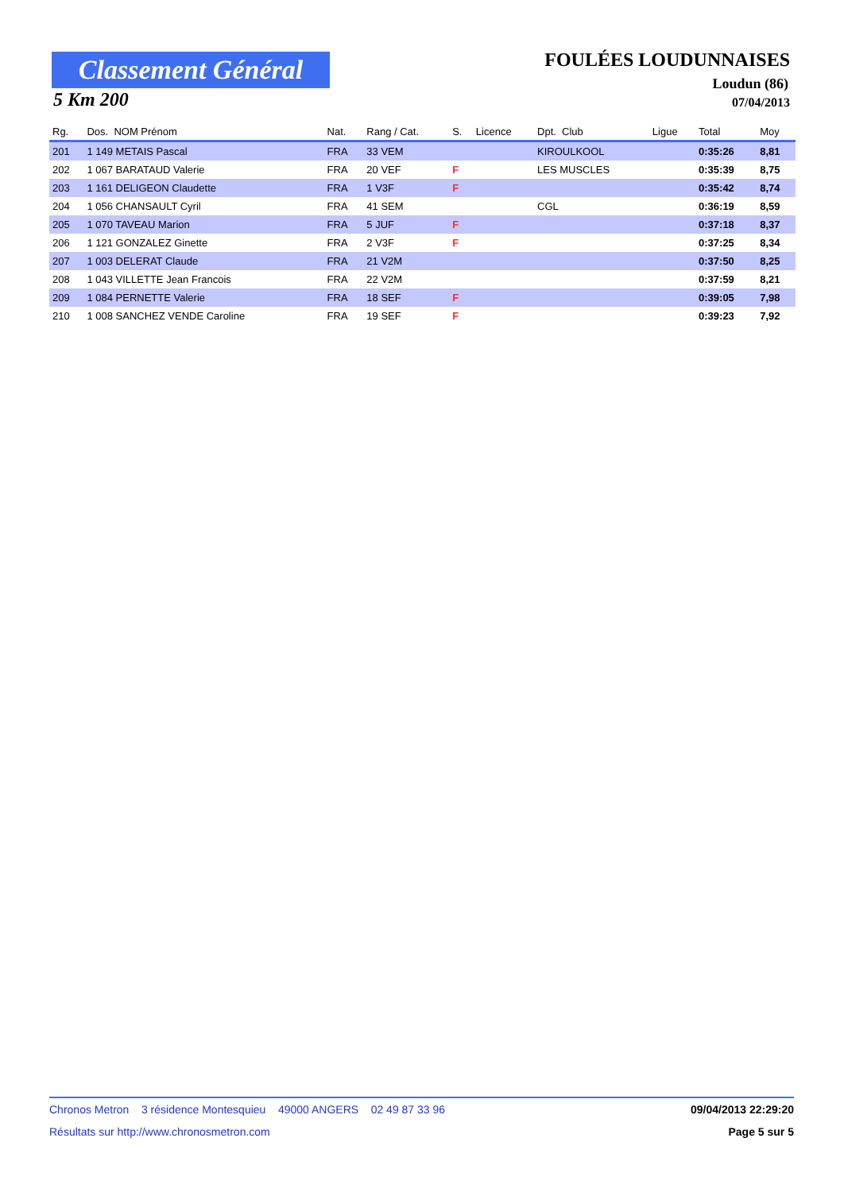Classement Général
5 Km 200
FOULÉES LOUDUNNAISES
Loudun (86)
07/04/2013
| Rg. | Dos. NOM Prénom | Nat. | Rang / Cat. | S. | Licence | Dpt. Club | Ligue | Total | Moy |
| --- | --- | --- | --- | --- | --- | --- | --- | --- | --- |
| 201 | 1 149 METAIS Pascal | FRA | 33 VEM | | | KIROULKOOL | | 0:35:26 | 8,81 |
| 202 | 1 067 BARATAUD Valerie | FRA | 20 VEF | F | | LES MUSCLES | | 0:35:39 | 8,75 |
| 203 | 1 161 DELIGEON Claudette | FRA | 1 V3F | F | | | | 0:35:42 | 8,74 |
| 204 | 1 056 CHANSAULT Cyril | FRA | 41 SEM | | | CGL | | 0:36:19 | 8,59 |
| 205 | 1 070 TAVEAU Marion | FRA | 5 JUF | F | | | | 0:37:18 | 8,37 |
| 206 | 1 121 GONZALEZ Ginette | FRA | 2 V3F | F | | | | 0:37:25 | 8,34 |
| 207 | 1 003 DELERAT Claude | FRA | 21 V2M | | | | | 0:37:50 | 8,25 |
| 208 | 1 043 VILLETTE Jean Francois | FRA | 22 V2M | | | | | 0:37:59 | 8,21 |
| 209 | 1 084 PERNETTE Valerie | FRA | 18 SEF | F | | | | 0:39:05 | 7,98 |
| 210 | 1 008 SANCHEZ VENDE Caroline | FRA | 19 SEF | F | | | | 0:39:23 | 7,92 |
Chronos Metron 3 résidence Montesquieu 49000 ANGERS 02 49 87 33 96 09/04/2013 22:29:20
Résultats sur http://www.chronosmetron.com Page 5 sur 5